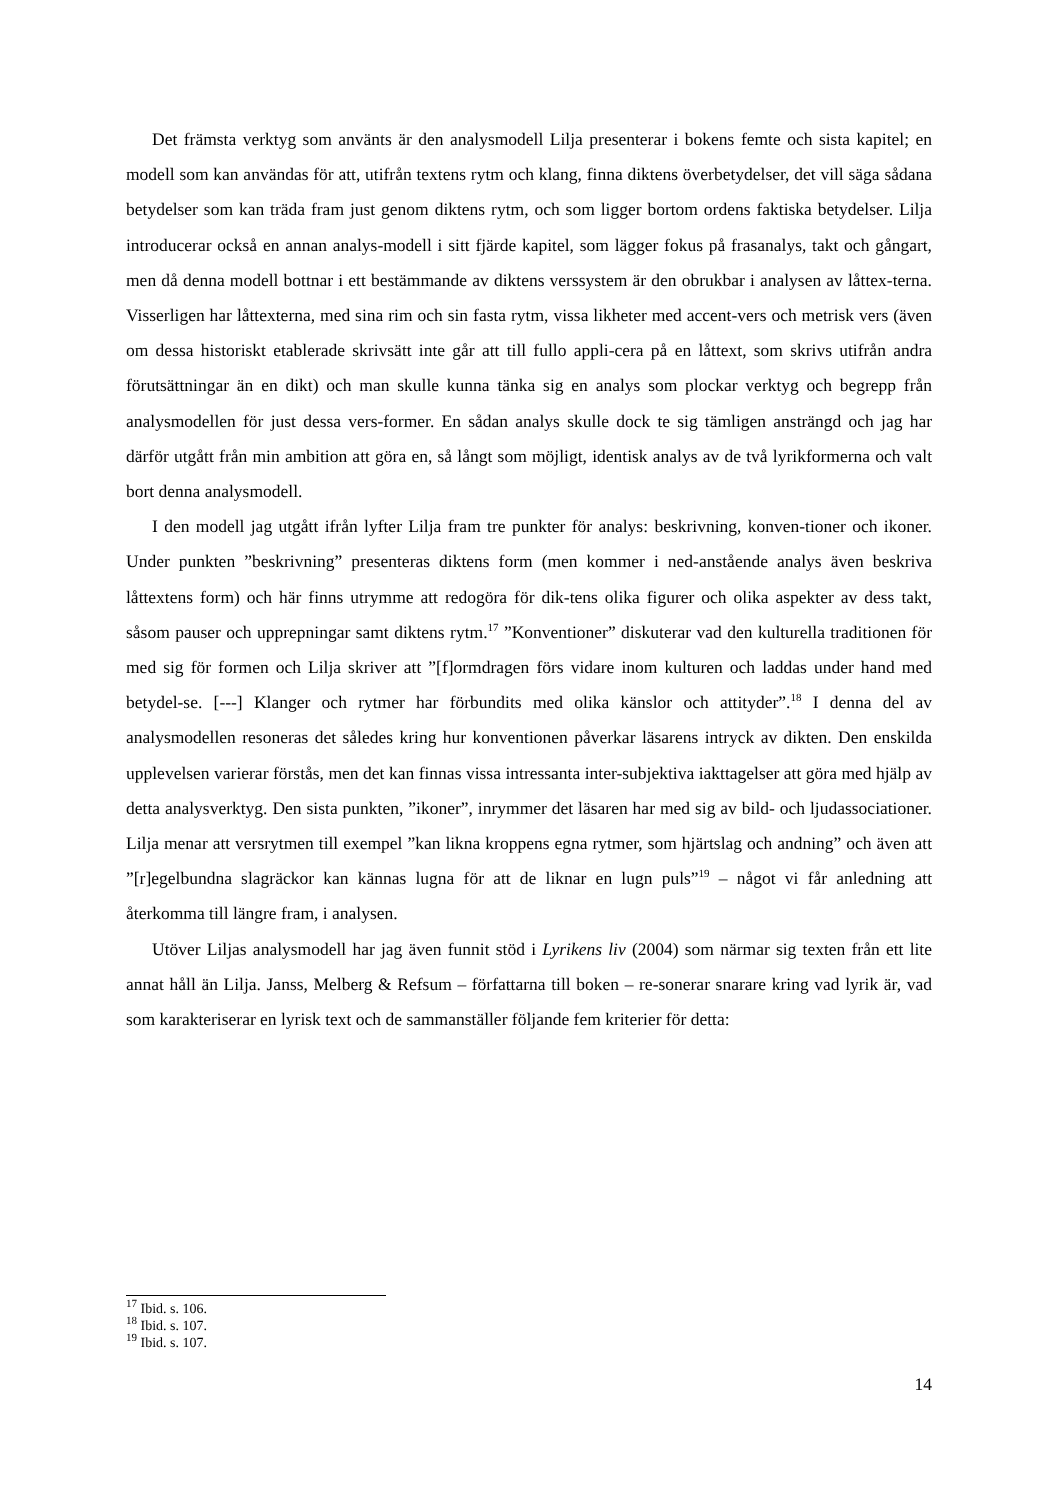Det främsta verktyg som använts är den analysmodell Lilja presenterar i bokens femte och sista kapitel; en modell som kan användas för att, utifrån textens rytm och klang, finna diktens överbetydelser, det vill säga sådana betydelser som kan träda fram just genom diktens rytm, och som ligger bortom ordens faktiska betydelser. Lilja introducerar också en annan analys-modell i sitt fjärde kapitel, som lägger fokus på frasanalys, takt och gångart, men då denna modell bottnar i ett bestämmande av diktens verssystem är den obrukbar i analysen av låttex-terna. Visserligen har låttexterna, med sina rim och sin fasta rytm, vissa likheter med accent-vers och metrisk vers (även om dessa historiskt etablerade skrivsätt inte går att till fullo appli-cera på en låttext, som skrivs utifrån andra förutsättningar än en dikt) och man skulle kunna tänka sig en analys som plockar verktyg och begrepp från analysmodellen för just dessa vers-former. En sådan analys skulle dock te sig tämligen ansträngd och jag har därför utgått från min ambition att göra en, så långt som möjligt, identisk analys av de två lyrikformerna och valt bort denna analysmodell.
I den modell jag utgått ifrån lyfter Lilja fram tre punkter för analys: beskrivning, konven-tioner och ikoner. Under punkten ”beskrivning” presenteras diktens form (men kommer i ned-anstående analys även beskriva låttextens form) och här finns utrymme att redogöra för dik-tens olika figurer och olika aspekter av dess takt, såsom pauser och upprepningar samt diktens rytm.<sup>17</sup> ”Konventioner” diskuterar vad den kulturella traditionen för med sig för formen och Lilja skriver att ”[f]ormdragen förs vidare inom kulturen och laddas under hand med betydel-se. [---] Klanger och rytmer har förbundits med olika känslor och attityder”.<sup>18</sup> I denna del av analysmodellen resoneras det således kring hur konventionen påverkar läsarens intryck av dikten. Den enskilda upplevelsen varierar förstås, men det kan finnas vissa intressanta inter-subjektiva iakttagelser att göra med hjälp av detta analysverktyg. Den sista punkten, ”ikoner”, inrymmer det läsaren har med sig av bild- och ljudassociationer. Lilja menar att versrytmen till exempel ”kan likna kroppens egna rytmer, som hjärtslag och andning” och även att ”[r]egelbundna slagräckor kan kännas lugna för att de liknar en lugn puls”<sup>19</sup> – något vi får anledning att återkomma till längre fram, i analysen.
Utöver Liljas analysmodell har jag även funnit stöd i Lyrikens liv (2004) som närmar sig texten från ett lite annat håll än Lilja. Janss, Melberg & Refsum – författarna till boken – re-sonerar snarare kring vad lyrik är, vad som karakteriserar en lyrisk text och de sammanställer följande fem kriterier för detta:
<sup>17</sup> Ibid. s. 106.
<sup>18</sup> Ibid. s. 107.
<sup>19</sup> Ibid. s. 107.
14